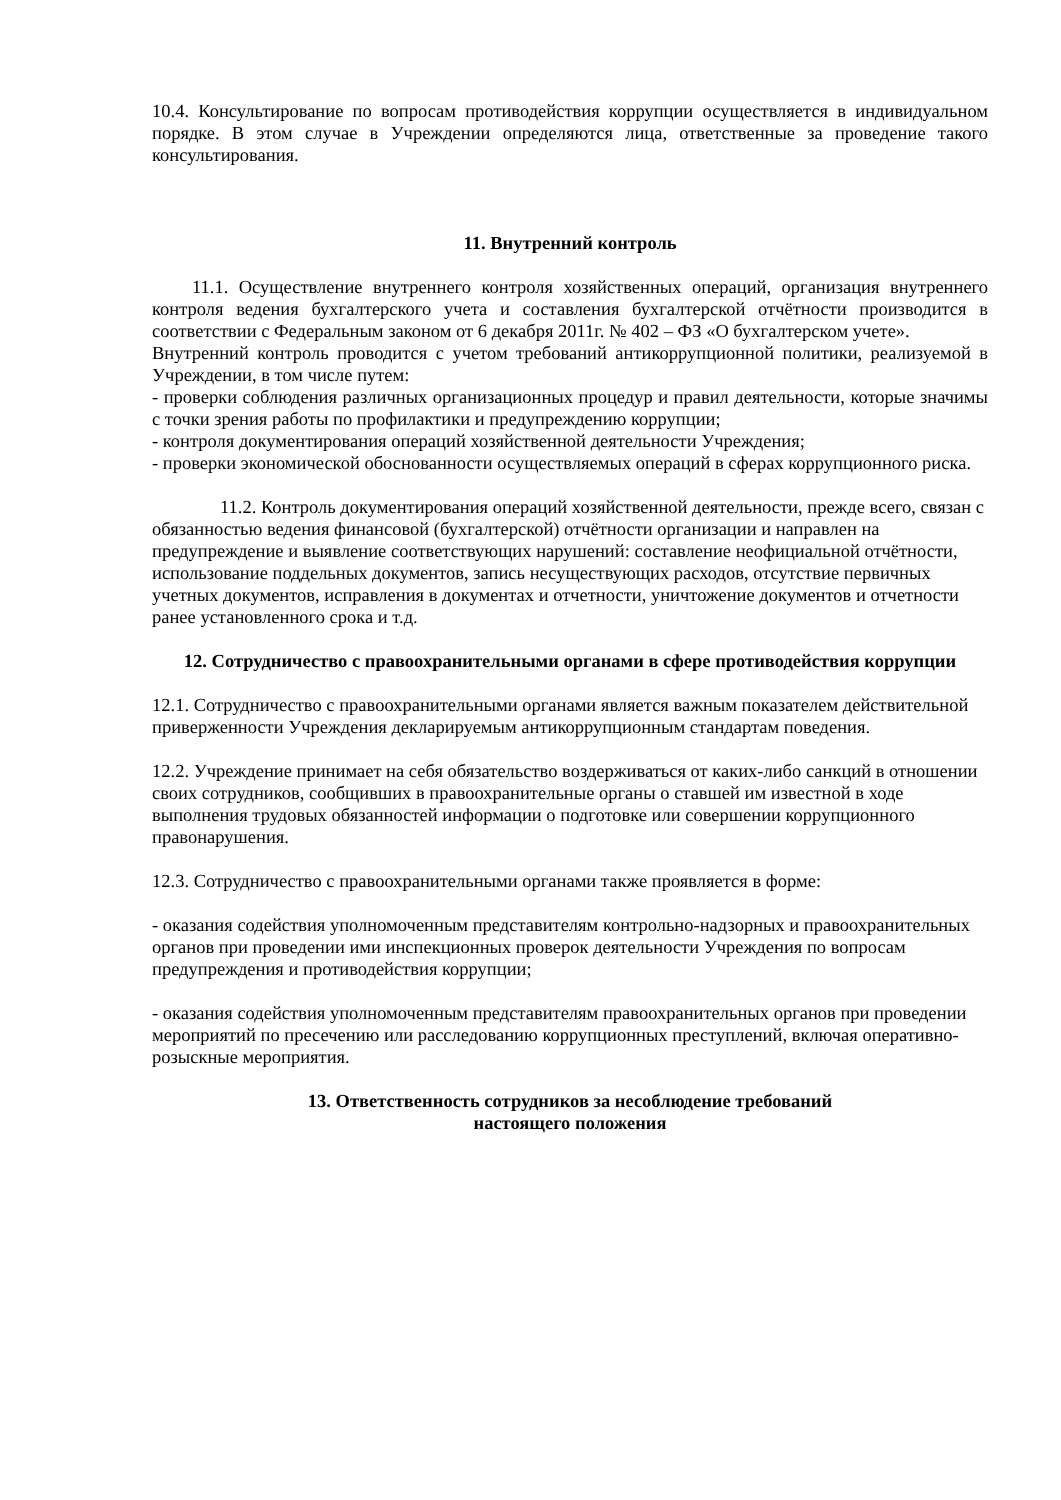10.4. Консультирование по вопросам противодействия коррупции осуществляется в индивидуальном порядке. В этом случае в Учреждении определяются лица, ответственные за проведение такого консультирования.
11. Внутренний контроль
11.1. Осуществление внутреннего контроля хозяйственных операций, организация внутреннего контроля ведения бухгалтерского учета и составления бухгалтерской отчётности производится в соответствии с Федеральным законом от 6 декабря 2011г. № 402 – ФЗ «О бухгалтерском учете».
Внутренний контроль проводится с учетом требований антикоррупционной политики, реализуемой в Учреждении, в том числе путем:
- проверки соблюдения различных организационных процедур и правил деятельности, которые значимы с точки зрения работы по профилактики и предупреждению коррупции;
- контроля документирования операций хозяйственной деятельности Учреждения;
- проверки экономической обоснованности осуществляемых операций в сферах коррупционного риска.
11.2. Контроль документирования операций хозяйственной деятельности, прежде всего, связан с обязанностью ведения финансовой (бухгалтерской) отчётности организации и направлен на предупреждение и выявление соответствующих нарушений: составление неофициальной отчётности, использование поддельных документов, запись несуществующих расходов, отсутствие первичных учетных документов, исправления в документах и отчетности, уничтожение документов и отчетности ранее установленного срока и т.д.
12. Сотрудничество с правоохранительными органами в сфере противодействия коррупции
12.1. Сотрудничество с правоохранительными органами является важным показателем действительной приверженности Учреждения декларируемым антикоррупционным стандартам поведения.
12.2. Учреждение принимает на себя обязательство воздерживаться от каких-либо санкций в отношении своих сотрудников, сообщивших в правоохранительные органы о ставшей им известной в ходе выполнения трудовых обязанностей информации о подготовке или совершении коррупционного правонарушения.
12.3. Сотрудничество с правоохранительными органами также проявляется в форме:
- оказания содействия уполномоченным представителям контрольно-надзорных и правоохранительных органов при проведении ими инспекционных проверок деятельности Учреждения по вопросам предупреждения и противодействия коррупции;
- оказания содействия уполномоченным представителям правоохранительных органов при проведении мероприятий по пресечению или расследованию коррупционных преступлений, включая оперативно-розыскные мероприятия.
13. Ответственность сотрудников за несоблюдение требований
настоящего положения